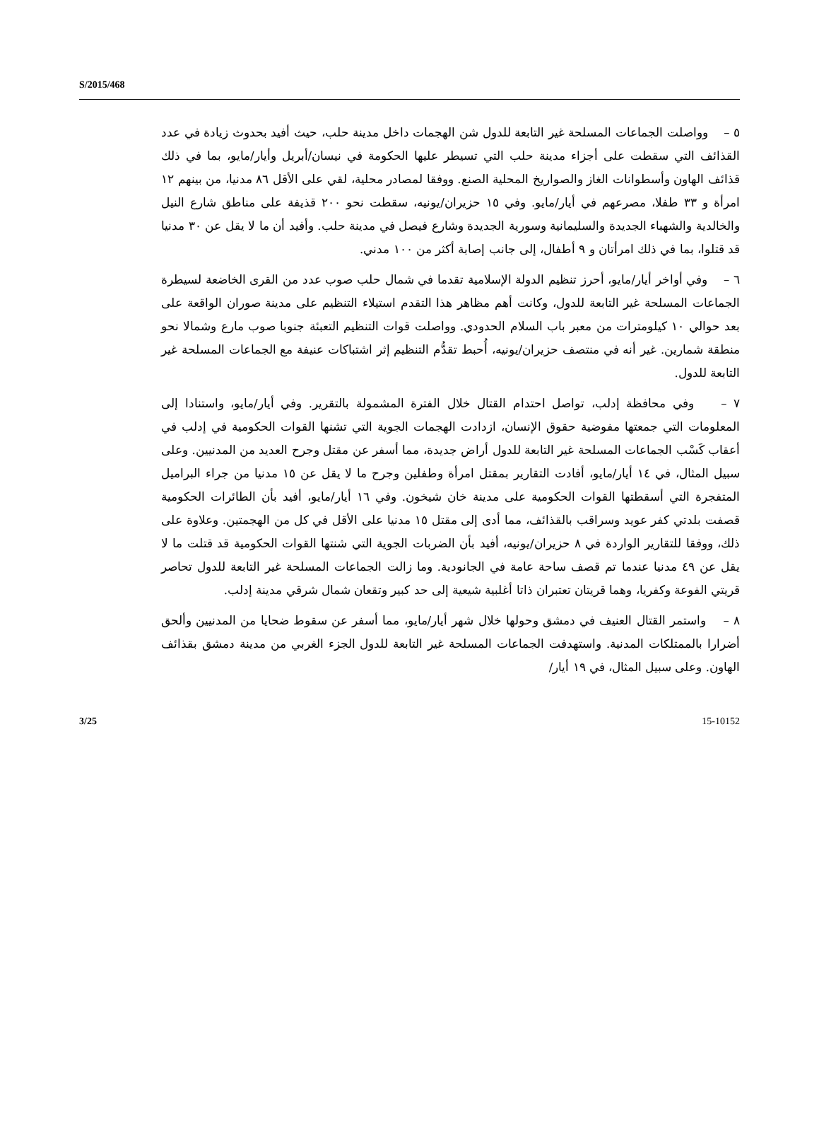S/2015/468
٥ – وواصلت الجماعات المسلحة غير التابعة للدول شن الهجمات داخل مدينة حلب، حيث أفيد بحدوث زيادة في عدد القذائف التي سقطت على أجزاء مدينة حلب التي تسيطر عليها الحكومة في نيسان/أبريل وأيار/مايو، بما في ذلك قذائف الهاون وأسطوانات الغاز والصواريخ المحلية الصنع. ووفقا لمصادر محلية، لقي على الأقل ٨٦ مدنيا، من بينهم ١٢ امرأة و ٣٣ طفلا، مصرعهم في أيار/مايو. وفي ١٥ حزيران/يونيه، سقطت نحو ٢٠٠ قذيفة على مناطق شارع النيل والخالدية والشهباء الجديدة والسليمانية وسورية الجديدة وشارع فيصل في مدينة حلب. وأفيد أن ما لا يقل عن ٣٠ مدنيا قد قتلوا، بما في ذلك امرأتان و ٩ أطفال، إلى جانب إصابة أكثر من ١٠٠ مدني.
٦ – وفي أواخر أيار/مايو، أحرز تنظيم الدولة الإسلامية تقدما في شمال حلب صوب عدد من القرى الخاضعة لسيطرة الجماعات المسلحة غير التابعة للدول، وكانت أهم مظاهر هذا التقدم استيلاء التنظيم على مدينة صوران الواقعة على بعد حوالي ١٠ كيلومترات من معبر باب السلام الحدودي. وواصلت قوات التنظيم التعبئة جنوبا صوب مارع وشمالا نحو منطقة شمارين. غير أنه في منتصف حزيران/يونيه، أُحبط تقدُّم التنظيم إثر اشتباكات عنيفة مع الجماعات المسلحة غير التابعة للدول.
٧ – وفي محافظة إدلب، تواصل احتدام القتال خلال الفترة المشمولة بالتقرير. وفي أيار/مايو، واستنادا إلى المعلومات التي جمعتها مفوضية حقوق الإنسان، ازدادت الهجمات الجوية التي تشنها القوات الحكومية في إدلب في أعقاب كَسْب الجماعات المسلحة غير التابعة للدول أراض جديدة، مما أسفر عن مقتل وجرح العديد من المدنيين. وعلى سبيل المثال، في ١٤ أيار/مايو، أفادت التقارير بمقتل امرأة وطفلين وجرح ما لا يقل عن ١٥ مدنيا من جراء البراميل المتفجرة التي أسقطتها القوات الحكومية على مدينة خان شيخون. وفي ١٦ أيار/مايو، أفيد بأن الطائرات الحكومية قصفت بلدتي كفر عويد وسراقب بالقذائف، مما أدى إلى مقتل ١٥ مدنيا على الأقل في كل من الهجمتين. وعلاوة على ذلك، ووفقا للتقارير الواردة في ٨ حزيران/يونيه، أفيد بأن الضربات الجوية التي شنتها القوات الحكومية قد قتلت ما لا يقل عن ٤٩ مدنيا عندما تم قصف ساحة عامة في الجانودية. وما زالت الجماعات المسلحة غير التابعة للدول تحاصر قريتي الفوعة وكفريا، وهما قريتان تعتبران ذاتا أغلبية شيعية إلى حد كبير وتقعان شمال شرقي مدينة إدلب.
٨ – واستمر القتال العنيف في دمشق وحولها خلال شهر أيار/مايو، مما أسفر عن سقوط ضحايا من المدنيين وألحق أضرارا بالممتلكات المدنية. واستهدفت الجماعات المسلحة غير التابعة للدول الجزء الغربي من مدينة دمشق بقذائف الهاون. وعلى سبيل المثال، في ١٩ أيار/
3/25 15-10152